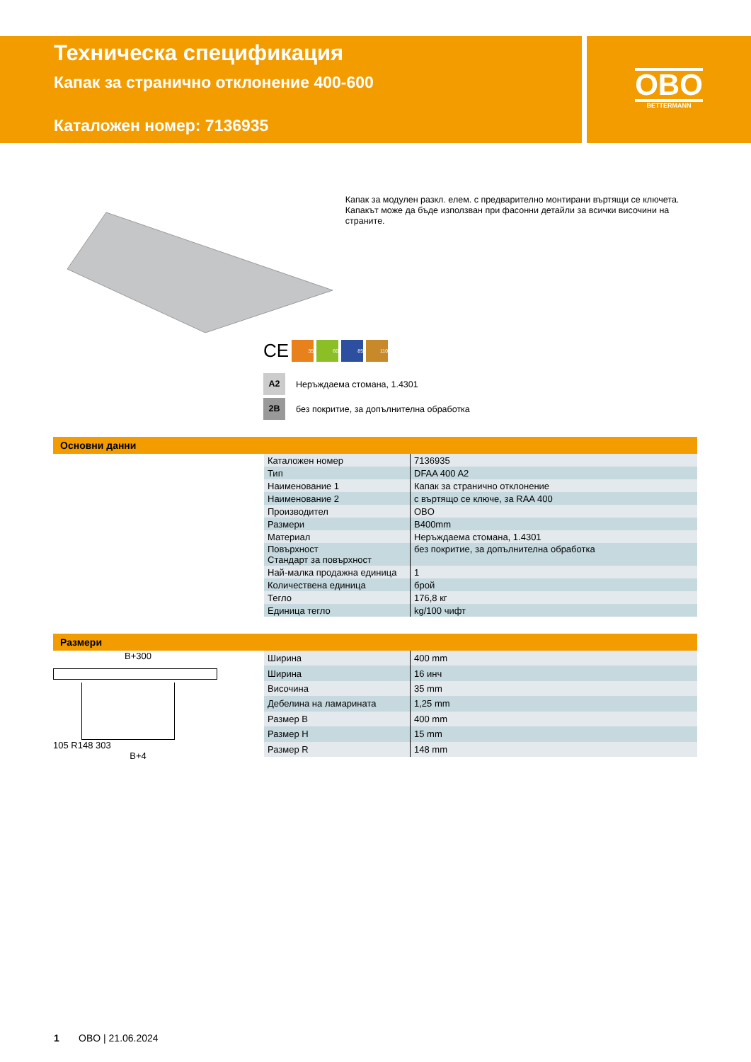Техническа спецификация
Капак за странично отклонение 400-600
Каталожен номер: 7136935
OBO
BETTERMANN
Капак за модулен разкл. елем. с предварително монтирани въртящи се ключета.
Капакът може да бъде използван при фасонни детайли за всички височини на страните.
CE
35 60 85 110
A2 Неръждаема стомана, 1.4301
2B без покритие, за допълнителна обработка
Основни данни
| Каталожен номер | 7136935 |
| Тип | DFAA 400 A2 |
| Наименование 1 | Капак за странично отклонение |
| Наименование 2 | с въртящо се ключе, за RAA 400 |
| Производител | OBO |
| Размери | B400mm |
| Материал | Неръждаема стомана, 1.4301 |
| Повърхност Стандарт за повърхност | без покритие, за допълнителна обработка |
| Най-малка продажна единица | 1 |
| Количествена единица | брой |
| Тегло | 176,8 кг |
| Единица тегло | kg/100 чифт |
Размери
B+300
105 R148 303
B+4
| Ширина | 400 mm |
| Ширина | 16 инч |
| Височина | 35 mm |
| Дебелина на ламарината | 1,25 mm |
| Размер B | 400 mm |
| Размер H | 15 mm |
| Размер R | 148 mm |
1 OBO | 21.06.2024